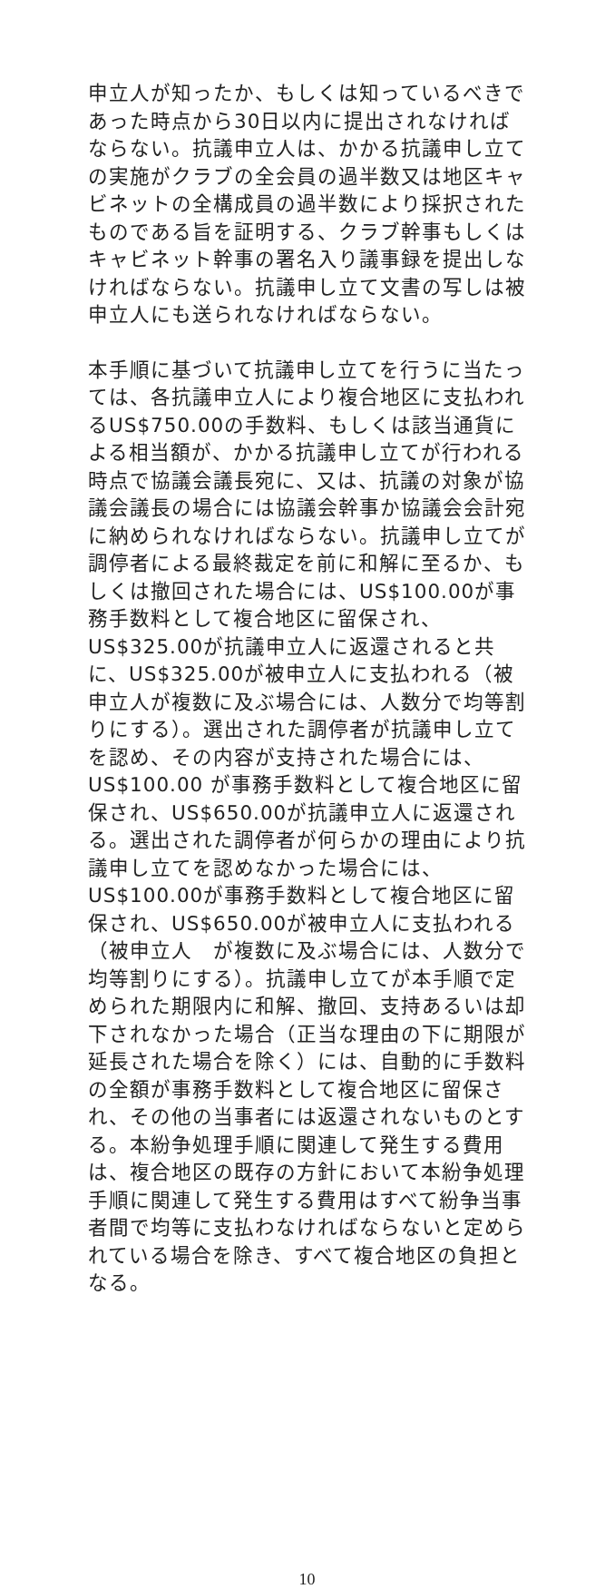申立人が知ったか、もしくは知っているべきであった時点から30日以内に提出されなければならない。抗議申立人は、かかる抗議申し立ての実施がクラブの全会員の過半数又は地区キャビネットの全構成員の過半数により採択されたものである旨を証明する、クラブ幹事もしくはキャビネット幹事の署名入り議事録を提出しなければならない。抗議申し立て文書の写しは被申立人にも送られなければならない。
本手順に基づいて抗議申し立てを行うに当たっては、各抗議申立人により複合地区に支払われるUS$750.00の手数料、もしくは該当通貨による相当額が、かかる抗議申し立てが行われる時点で協議会議長宛に、又は、抗議の対象が協議会議長の場合には協議会幹事か協議会会計宛に納められなければならない。抗議申し立てが調停者による最終裁定を前に和解に至るか、もしくは撤回された場合には、US$100.00が事務手数料として複合地区に留保され、US$325.00が抗議申立人に返還されると共に、US$325.00が被申立人に支払われる（被申立人が複数に及ぶ場合には、人数分で均等割りにする）。選出された調停者が抗議申し立てを認め、その内容が支持された場合には、US$100.00 が事務手数料として複合地区に留保され、US$650.00が抗議申立人に返還される。選出された調停者が何らかの理由により抗議申し立てを認めなかった場合には、US$100.00が事務手数料として複合地区に留保され、US$650.00が被申立人に支払われる（被申立人　が複数に及ぶ場合には、人数分で均等割りにする）。抗議申し立てが本手順で定められた期限内に和解、撤回、支持あるいは却下されなかった場合（正当な理由の下に期限が延長された場合を除く）には、自動的に手数料の全額が事務手数料として複合地区に留保され、その他の当事者には返還されないものとする。本紛争処理手順に関連して発生する費用は、複合地区の既存の方針において本紛争処理手順に関連して発生する費用はすべて紛争当事者間で均等に支払わなければならないと定められている場合を除き、すべて複合地区の負担となる。
10